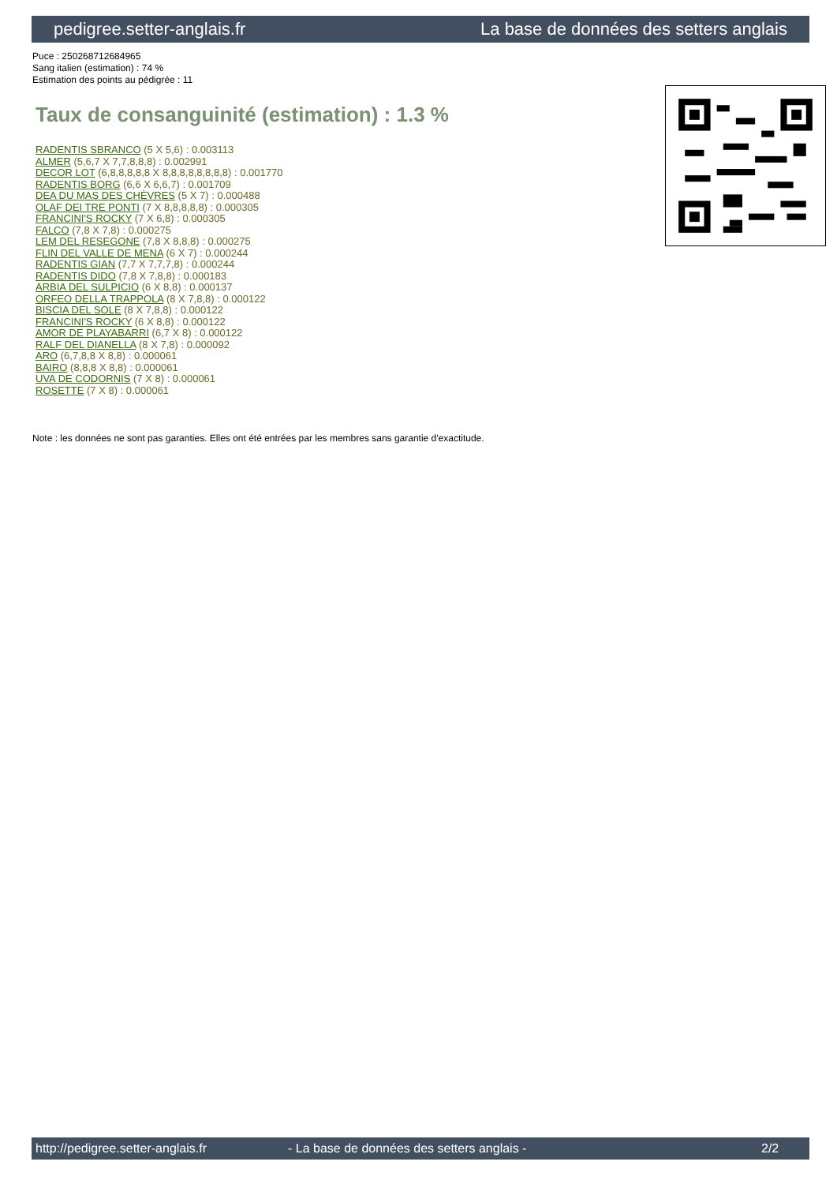pedigree.setter-anglais.fr La base de données des setters anglais
Puce : 250268712684965
Sang italien (estimation) : 74 %
Estimation des points au pédigrée : 11
Taux de consanguinité (estimation) : 1.3 %
RADENTIS SBRANCO (5 X 5,6) : 0.003113
ALMER (5,6,7 X 7,7,8,8,8) : 0.002991
DECOR LOT (6,8,8,8,8,8 X 8,8,8,8,8,8,8,8) : 0.001770
RADENTIS BORG (6,6 X 6,6,7) : 0.001709
DEA DU MAS DES CHÈVRES (5 X 7) : 0.000488
OLAF DEI TRE PONTI (7 X 8,8,8,8,8) : 0.000305
FRANCINI'S ROCKY (7 X 6,8) : 0.000305
FALCO (7,8 X 7,8) : 0.000275
LEM DEL RESEGONE (7,8 X 8,8,8) : 0.000275
FLIN DEL VALLE DE MENA (6 X 7) : 0.000244
RADENTIS GIAN (7,7 X 7,7,7,8) : 0.000244
RADENTIS DIDO (7,8 X 7,8,8) : 0.000183
ARBIA DEL SULPICIO (6 X 8,8) : 0.000137
ORFEO DELLA TRAPPOLA (8 X 7,8,8) : 0.000122
BISCIA DEL SOLE (8 X 7,8,8) : 0.000122
FRANCINI'S ROCKY (6 X 8,8) : 0.000122
AMOR DE PLAYABARRI (6,7 X 8) : 0.000122
RALF DEL DIANELLA (8 X 7,8) : 0.000092
ARO (6,7,8,8 X 8,8) : 0.000061
BAIRO (8,8,8 X 8,8) : 0.000061
UVA DE CODORNIS (7 X 8) : 0.000061
ROSETTE (7 X 8) : 0.000061
Note : les données ne sont pas garanties. Elles ont été entrées par les membres sans garantie d'exactitude.
http://pedigree.setter-anglais.fr - La base de données des setters anglais - 2/2